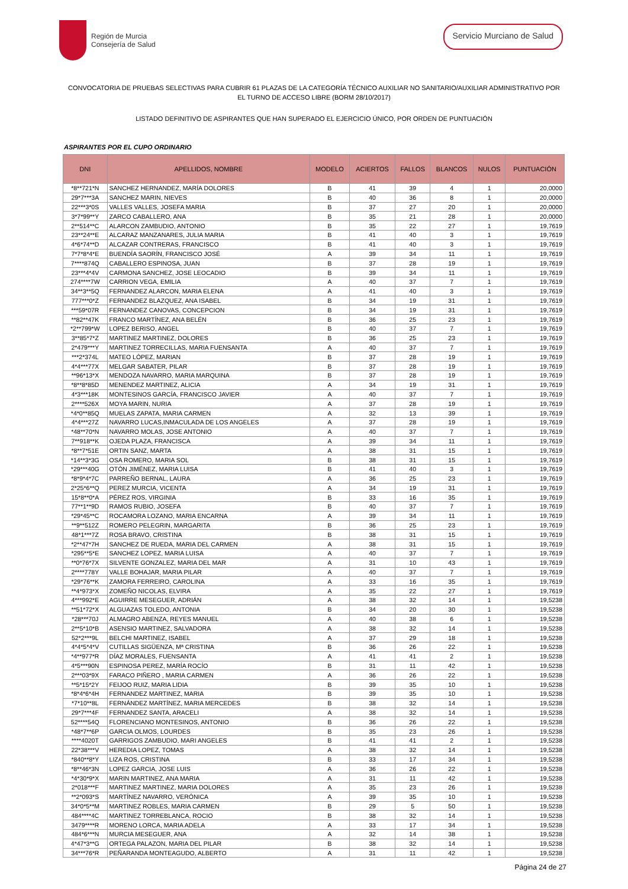Región de Murcia
Consejería de Salud
Servicio Murciano de Salud
CONVOCATORIA DE PRUEBAS SELECTIVAS PARA CUBRIR 61 PLAZAS DE LA CATEGORÍA TÉCNICO AUXILIAR NO SANITARIO/AUXILIAR ADMINISTRATIVO POR EL TURNO DE ACCESO LIBRE (BORM 28/10/2017)
LISTADO DEFINITIVO DE ASPIRANTES QUE HAN SUPERADO EL EJERCICIO ÚNICO, POR ORDEN DE PUNTUACIÓN
ASPIRANTES POR EL CUPO ORDINARIO
| DNI | APELLIDOS, NOMBRE | MODELO | ACIERTOS | FALLOS | BLANCOS | NULOS | PUNTUACIÓN |
| --- | --- | --- | --- | --- | --- | --- | --- |
| *8**721*N | SANCHEZ HERNANDEZ, MARÍA DOLORES | B | 41 | 39 | 4 | 1 | 20,0000 |
| 29*7***3A | SANCHEZ MARIN, NIEVES | B | 40 | 36 | 8 | 1 | 20,0000 |
| 22***3*0S | VALLES VALLES, JOSEFA MARIA | B | 37 | 27 | 20 | 1 | 20,0000 |
| 3*7*99**Y | ZARCO CABALLERO, ANA | B | 35 | 21 | 28 | 1 | 20,0000 |
| 2**514**C | ALARCON ZAMBUDIO, ANTONIO | B | 35 | 22 | 27 | 1 | 19,7619 |
| 23**24**E | ALCARAZ MANZANARES, JULIA MARIA | B | 41 | 40 | 3 | 1 | 19,7619 |
| 4*6*74**D | ALCAZAR CONTRERAS, FRANCISCO | B | 41 | 40 | 3 | 1 | 19,7619 |
| 7*7*8*4*E | BUENDÍA SAORÍN, FRANCISCO JOSÉ | A | 39 | 34 | 11 | 1 | 19,7619 |
| 7****874Q | CABALLERO ESPINOSA, JUAN | B | 37 | 28 | 19 | 1 | 19,7619 |
| 23***4*4V | CARMONA SANCHEZ, JOSE LEOCADIO | B | 39 | 34 | 11 | 1 | 19,7619 |
| 274****7W | CARRION VEGA, EMILIA | A | 40 | 37 | 7 | 1 | 19,7619 |
| 34**3**5Q | FERNANDEZ ALARCON, MARIA ELENA | A | 41 | 40 | 3 | 1 | 19,7619 |
| 777***0*Z | FERNANDEZ BLAZQUEZ, ANA ISABEL | B | 34 | 19 | 31 | 1 | 19,7619 |
| ***59*07R | FERNANDEZ CANOVAS, CONCEPCION | B | 34 | 19 | 31 | 1 | 19,7619 |
| **82**47K | FRANCO MARTÍNEZ, ANA BELÉN | B | 36 | 25 | 23 | 1 | 19,7619 |
| *2**799*W | LOPEZ BERISO, ANGEL | B | 40 | 37 | 7 | 1 | 19,7619 |
| 3**85*7*Z | MARTINEZ MARTINEZ, DOLORES | B | 36 | 25 | 23 | 1 | 19,7619 |
| 2*479***Y | MARTINEZ TORRECILLAS, MARIA FUENSANTA | A | 40 | 37 | 7 | 1 | 19,7619 |
| ***2*374L | MATEO LÓPEZ, MARIAN | B | 37 | 28 | 19 | 1 | 19,7619 |
| 4*4***77X | MELGAR SABATER, PILAR | B | 37 | 28 | 19 | 1 | 19,7619 |
| **96*13*X | MENDOZA NAVARRO, MARIA MARQUINA | B | 37 | 28 | 19 | 1 | 19,7619 |
| *8**8*85D | MENENDEZ MARTINEZ, ALICIA | A | 34 | 19 | 31 | 1 | 19,7619 |
| 4*3***18K | MONTESINOS GARCÍA, FRANCISCO JAVIER | A | 40 | 37 | 7 | 1 | 19,7619 |
| 2****526X | MOYA MARIN, NURIA | A | 37 | 28 | 19 | 1 | 19,7619 |
| *4*0**85Q | MUELAS ZAPATA, MARIA CARMEN | A | 32 | 13 | 39 | 1 | 19,7619 |
| 4*4***27Z | NAVARRO LUCAS,INMACULADA DE LOS ANGELES | A | 37 | 28 | 19 | 1 | 19,7619 |
| *48**70*N | NAVARRO MOLAS, JOSE ANTONIO | A | 40 | 37 | 7 | 1 | 19,7619 |
| 7**918**K | OJEDA PLAZA, FRANCISCA | A | 39 | 34 | 11 | 1 | 19,7619 |
| *8**7*51E | ORTIN SANZ, MARTA | A | 38 | 31 | 15 | 1 | 19,7619 |
| *14**3*3G | OSA ROMERO, MARIA SOL | B | 38 | 31 | 15 | 1 | 19,7619 |
| *29***40G | OTÓN JIMÉNEZ, MARIA LUISA | B | 41 | 40 | 3 | 1 | 19,7619 |
| *8*9*4*7C | PARREÑO BERNAL, LAURA | A | 36 | 25 | 23 | 1 | 19,7619 |
| 2*25*6**Q | PEREZ MURCIA, VICENTA | A | 34 | 19 | 31 | 1 | 19,7619 |
| 15*8**0*A | PÉREZ ROS, VIRGINIA | B | 33 | 16 | 35 | 1 | 19,7619 |
| 77**1**9D | RAMOS RUBIO, JOSEFA | B | 40 | 37 | 7 | 1 | 19,7619 |
| *29*45**C | ROCAMORA LOZANO, MARIA ENCARNA | A | 39 | 34 | 11 | 1 | 19,7619 |
| **9**512Z | ROMERO PELEGRIN, MARGARITA | B | 36 | 25 | 23 | 1 | 19,7619 |
| 48*1***7Z | ROSA BRAVO, CRISTINA | B | 38 | 31 | 15 | 1 | 19,7619 |
| *2**47*7H | SANCHEZ DE RUEDA, MARIA DEL CARMEN | A | 38 | 31 | 15 | 1 | 19,7619 |
| *295**5*E | SANCHEZ LOPEZ, MARIA LUISA | A | 40 | 37 | 7 | 1 | 19,7619 |
| **0*76*7X | SILVENTE GONZALEZ, MARIA DEL MAR | A | 31 | 10 | 43 | 1 | 19,7619 |
| 2****778Y | VALLE BOHAJAR, MARIA PILAR | A | 40 | 37 | 7 | 1 | 19,7619 |
| *29*76**K | ZAMORA FERREIRO, CAROLINA | A | 33 | 16 | 35 | 1 | 19,7619 |
| **4*973*X | ZOMEÑO NICOLAS, ELVIRA | A | 35 | 22 | 27 | 1 | 19,7619 |
| 4***992*E | AGUIRRE MESEGUER, ADRIÁN | A | 38 | 32 | 14 | 1 | 19,5238 |
| **51*72*X | ALGUAZAS TOLEDO, ANTONIA | B | 34 | 20 | 30 | 1 | 19,5238 |
| *28***70J | ALMAGRO ABENZA, REYES MANUEL | A | 40 | 38 | 6 | 1 | 19,5238 |
| 2**5*10*B | ASENSIO MARTINEZ, SALVADORA | A | 38 | 32 | 14 | 1 | 19,5238 |
| 52*2***9L | BELCHI MARTINEZ, ISABEL | A | 37 | 29 | 18 | 1 | 19,5238 |
| 4*4*5*4*V | CUTILLAS SIGÜENZA, Mª CRISTINA | B | 36 | 26 | 22 | 1 | 19,5238 |
| *4**977*R | DÍAZ MORALES, FUENSANTA | A | 41 | 41 | 2 | 1 | 19,5238 |
| 4*5***90N | ESPINOSA PEREZ, MARÍA ROCÍO | B | 31 | 11 | 42 | 1 | 19,5238 |
| 2***03*9X | FARACO PIÑERO , MARIA CARMEN | A | 36 | 26 | 22 | 1 | 19,5238 |
| **5*15*2Y | FEIJOO RUIZ, MARIA LIDIA | B | 39 | 35 | 10 | 1 | 19,5238 |
| *8*4*6*4H | FERNANDEZ MARTINEZ, MARIA | B | 39 | 35 | 10 | 1 | 19,5238 |
| *7*10**8L | FERNÁNDEZ MARTÍNEZ, MARIA MERCEDES | B | 38 | 32 | 14 | 1 | 19,5238 |
| 29*7***4F | FERNANDEZ SANTA, ARACELI | A | 38 | 32 | 14 | 1 | 19,5238 |
| 52****54Q | FLORENCIANO MONTESINOS, ANTONIO | B | 36 | 26 | 22 | 1 | 19,5238 |
| *48*7**6P | GARCIA OLMOS, LOURDES | B | 35 | 23 | 26 | 1 | 19,5238 |
| ****4020T | GARRIGOS ZAMBUDIO, MARI ANGELES | B | 41 | 41 | 2 | 1 | 19,5238 |
| 22*38***V | HEREDIA LOPEZ, TOMAS | A | 38 | 32 | 14 | 1 | 19,5238 |
| *840**8*Y | LIZA ROS, CRISTINA | B | 33 | 17 | 34 | 1 | 19,5238 |
| *8**46*3N | LOPEZ GARCIA, JOSE LUIS | A | 36 | 26 | 22 | 1 | 19,5238 |
| *4*30*9*X | MARIN MARTINEZ, ANA MARIA | A | 31 | 11 | 42 | 1 | 19,5238 |
| 2*018***F | MARTINEZ MARTINEZ, MARIA DOLORES | A | 35 | 23 | 26 | 1 | 19,5238 |
| **2*093*S | MARTÍNEZ NAVARRO, VERÓNICA | A | 39 | 35 | 10 | 1 | 19,5238 |
| 34*0*5**M | MARTINEZ ROBLES, MARIA CARMEN | B | 29 | 5 | 50 | 1 | 19,5238 |
| 484****4C | MARTINEZ TORREBLANCA, ROCIO | B | 38 | 32 | 14 | 1 | 19,5238 |
| 3479****R | MORENO LORCA, MARIA ADELA | A | 33 | 17 | 34 | 1 | 19,5238 |
| 484*6***N | MURCIA MESEGUER, ANA | A | 32 | 14 | 38 | 1 | 19,5238 |
| 4*47*3**G | ORTEGA PALAZON, MARIA DEL PILAR | B | 38 | 32 | 14 | 1 | 19,5238 |
| 34***76*R | PEÑARANDA MONTEAGUDO, ALBERTO | A | 31 | 11 | 42 | 1 | 19,5238 |
Página 24 de 27